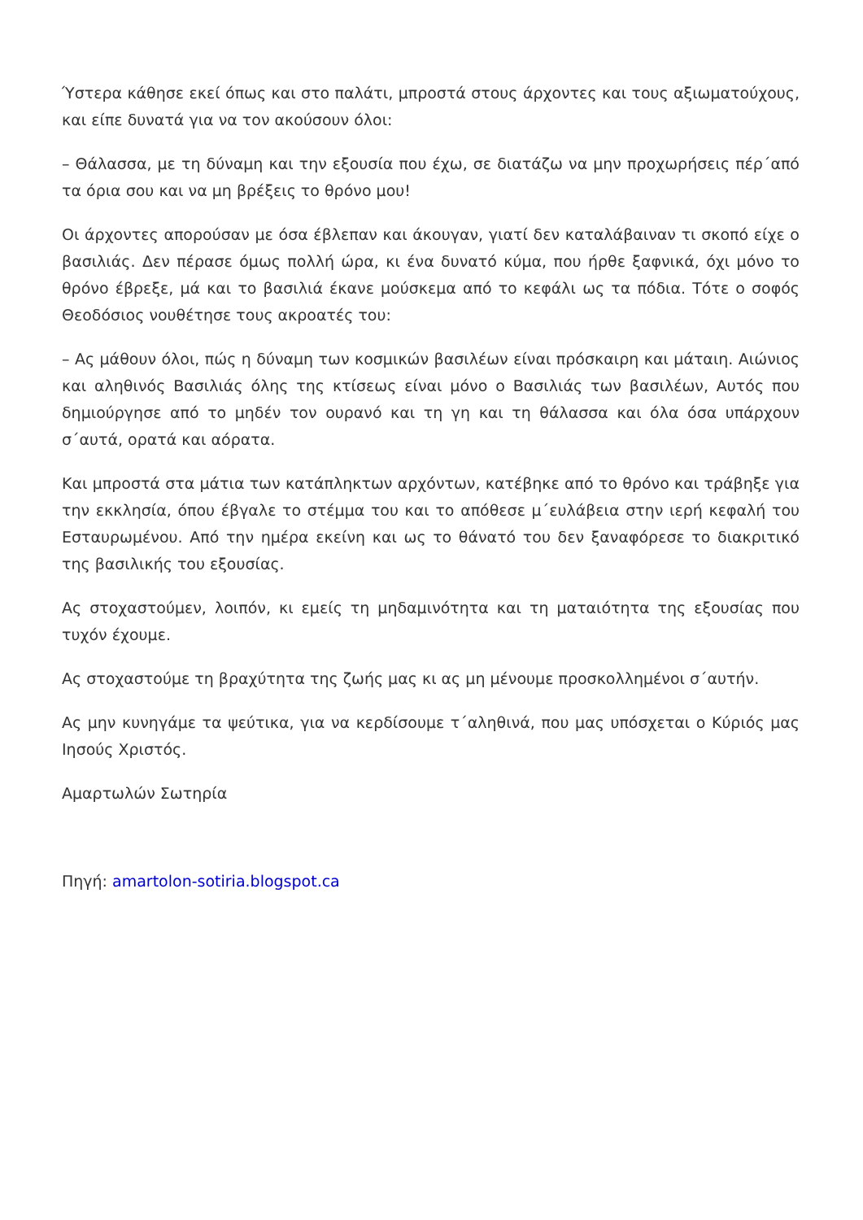Ύστερα κάθησε εκεί όπως και στο παλάτι, μπροστά στους άρχοντες και τους αξιωματούχους, και είπε δυνατά για να τον ακούσουν όλοι:
– Θάλασσα, με τη δύναμη και την εξουσία που έχω, σε διατάζω να μην προχωρήσεις πέρ΄από τα όρια σου και να μη βρέξεις το θρόνο μου!
Οι άρχοντες απορούσαν με όσα έβλεπαν και άκουγαν, γιατί δεν καταλάβαιναν τι σκοπό είχε ο βασιλιάς. Δεν πέρασε όμως πολλή ώρα, κι ένα δυνατό κύμα, που ήρθε ξαφνικά, όχι μόνο το θρόνο έβρεξε, μά και το βασιλιά έκανε μούσκεμα από το κεφάλι ως τα πόδια. Τότε ο σοφός Θεοδόσιος νουθέτησε τους ακροατές του:
– Ας μάθουν όλοι, πώς η δύναμη των κοσμικών βασιλέων είναι πρόσκαιρη και μάταιη. Αιώνιος και αληθινός Βασιλιάς όλης της κτίσεως είναι μόνο ο Βασιλιάς των βασιλέων, Αυτός που δημιούργησε από το μηδέν τον ουρανό και τη γη και τη θάλασσα και όλα όσα υπάρχουν σ΄αυτά, ορατά και αόρατα.
Και μπροστά στα μάτια των κατάπληκτων αρχόντων, κατέβηκε από το θρόνο και τράβηξε για την εκκλησία, όπου έβγαλε το στέμμα του και το απόθεσε μ΄ευλάβεια στην ιερή κεφαλή του Εσταυρωμένου. Από την ημέρα εκείνη και ως το θάνατό του δεν ξαναφόρεσε το διακριτικό της βασιλικής του εξουσίας.
Ας στοχαστούμεν, λοιπόν, κι εμείς τη μηδαμινότητα και τη ματαιότητα της εξουσίας που τυχόν έχουμε.
Ας στοχαστούμε τη βραχύτητα της ζωής μας κι ας μη μένουμε προσκολλημένοι σ΄αυτήν.
Ας μην κυνηγάμε τα ψεύτικα, για να κερδίσουμε τ΄αληθινά, που μας υπόσχεται ο Κύριός μας Ιησούς Χριστός.
Αμαρτωλών Σωτηρία
Πηγή: amartolon-sotiria.blogspot.ca